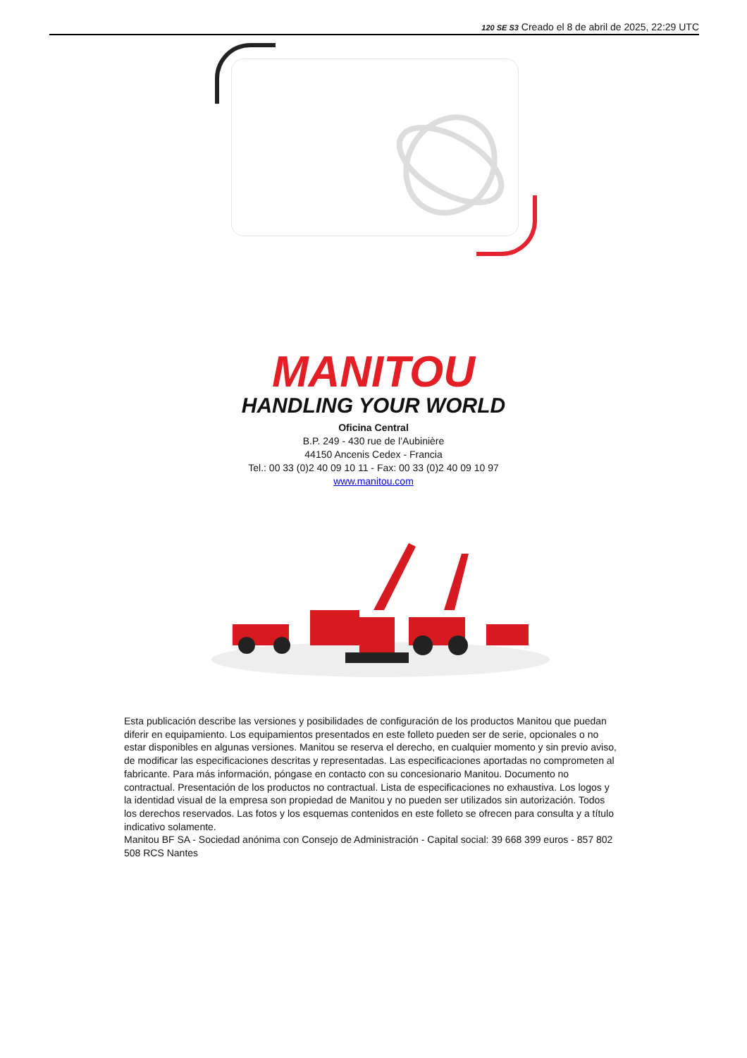120 SE S3 Creado el 8 de abril de 2025, 22:29 UTC
MANITOU
HANDLING YOUR WORLD
Oficina Central
B.P. 249 - 430 rue de l’Aubinière
44150 Ancenis Cedex - Francia
Tel.: 00 33 (0)2 40 09 10 11 - Fax: 00 33 (0)2 40 09 10 97
www.manitou.com
Esta publicación describe las versiones y posibilidades de configuración de los productos Manitou que puedan diferir en equipamiento. Los equipamientos presentados en este folleto pueden ser de serie, opcionales o no estar disponibles en algunas versiones. Manitou se reserva el derecho, en cualquier momento y sin previo aviso, de modificar las especificaciones descritas y representadas. Las especificaciones aportadas no comprometen al fabricante. Para más información, póngase en contacto con su concesionario Manitou. Documento no contractual. Presentación de los productos no contractual. Lista de especificaciones no exhaustiva. Los logos y la identidad visual de la empresa son propiedad de Manitou y no pueden ser utilizados sin autorización. Todos los derechos reservados. Las fotos y los esquemas contenidos en este folleto se ofrecen para consulta y a título indicativo solamente.
Manitou BF SA - Sociedad anónima con Consejo de Administración - Capital social: 39 668 399 euros - 857 802 508 RCS Nantes